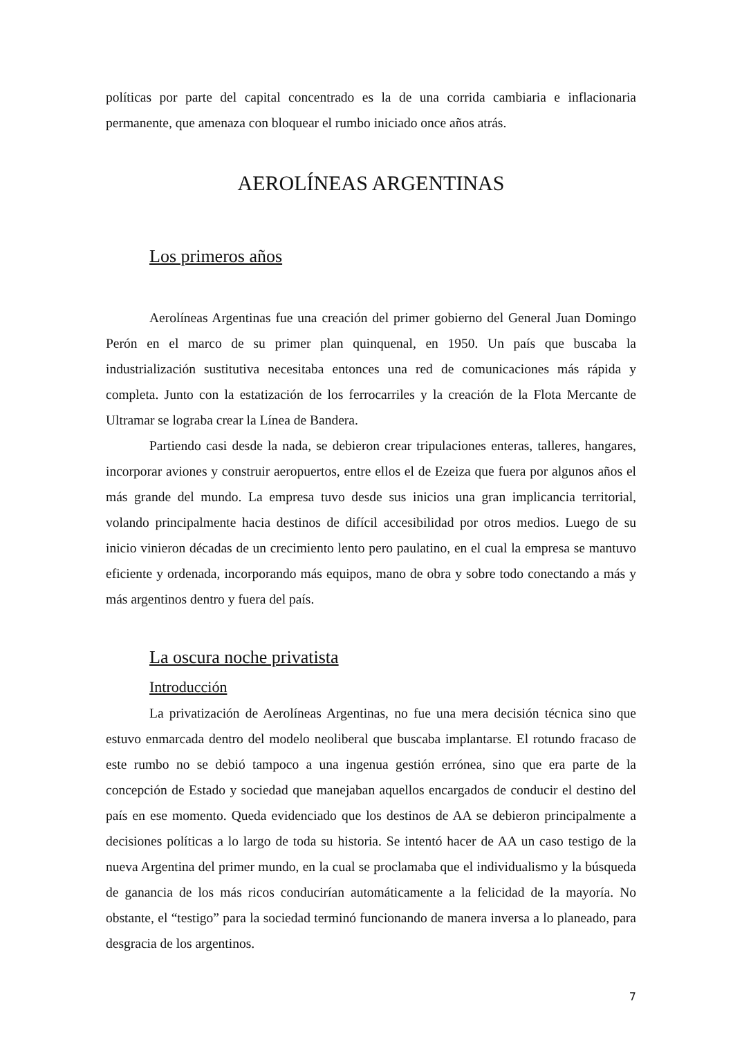políticas por parte del capital concentrado es la de una corrida cambiaria e inflacionaria permanente, que amenaza con bloquear el rumbo iniciado once años atrás.
AEROLÍNEAS ARGENTINAS
Los primeros años
Aerolíneas Argentinas fue una creación del primer gobierno del General Juan Domingo Perón en el marco de su primer plan quinquenal, en 1950. Un país que buscaba la industrialización sustitutiva necesitaba entonces una red de comunicaciones más rápida y completa. Junto con la estatización de los ferrocarriles y la creación de la Flota Mercante de Ultramar se lograba crear la Línea de Bandera.
Partiendo casi desde la nada, se debieron crear tripulaciones enteras, talleres, hangares, incorporar aviones y construir aeropuertos, entre ellos el de Ezeiza que fuera por algunos años el más grande del mundo. La empresa tuvo desde sus inicios una gran implicancia territorial, volando principalmente hacia destinos de difícil accesibilidad por otros medios. Luego de su inicio vinieron décadas de un crecimiento lento pero paulatino, en el cual la empresa se mantuvo eficiente y ordenada, incorporando más equipos, mano de obra y sobre todo conectando a más y más argentinos dentro y fuera del país.
La oscura noche privatista
Introducción
La privatización de Aerolíneas Argentinas, no fue una mera decisión técnica sino que estuvo enmarcada dentro del modelo neoliberal que buscaba implantarse. El rotundo fracaso de este rumbo no se debió tampoco a una ingenua gestión errónea, sino que era parte de la concepción de Estado y sociedad que manejaban aquellos encargados de conducir el destino del país en ese momento. Queda evidenciado que los destinos de AA se debieron principalmente a decisiones políticas a lo largo de toda su historia. Se intentó hacer de AA un caso testigo de la nueva Argentina del primer mundo, en la cual se proclamaba que el individualismo y la búsqueda de ganancia de los más ricos conducirían automáticamente a la felicidad de la mayoría. No obstante, el “testigo” para la sociedad terminó funcionando de manera inversa a lo planeado, para desgracia de los argentinos.
7